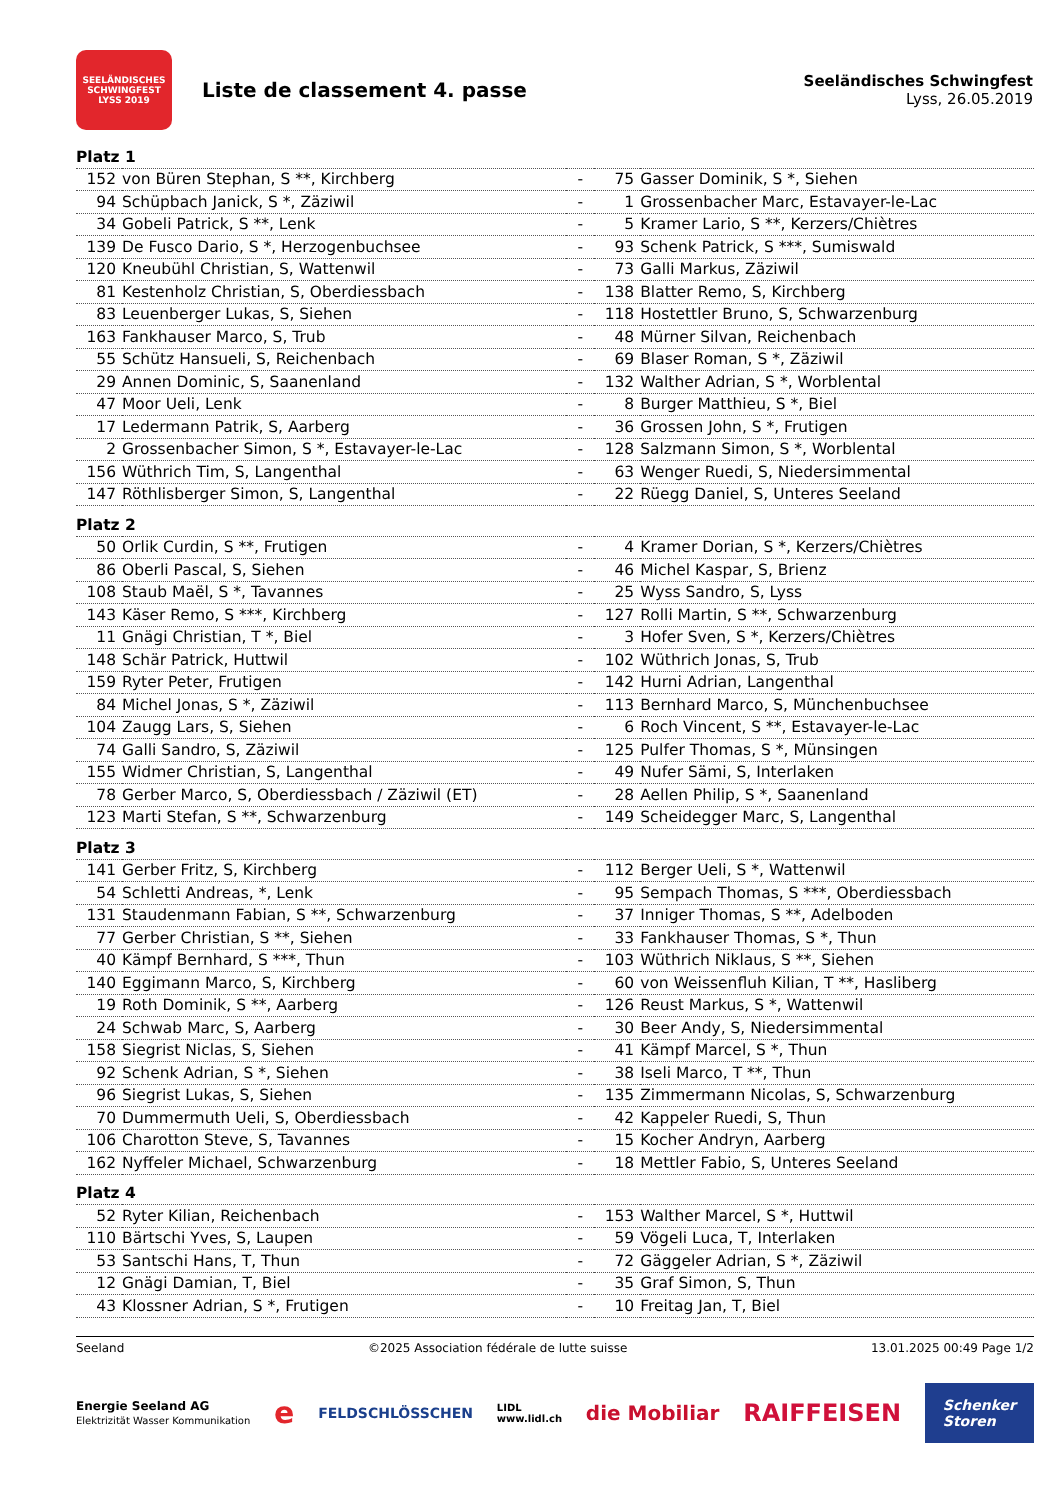SEELÄNDISCHES SCHWINGFEST
LYSS 2019
Liste de classement 4. passe
Seeländisches Schwingfest
Lyss, 26.05.2019
| Platz 1 | | | | |
| 152 | von Büren Stephan, S **, Kirchberg | - | 75 | Gasser Dominik, S *, Siehen |
| 94 | Schüpbach Janick, S *, Zäziwil | - | 1 | Grossenbacher Marc, Estavayer-le-Lac |
| 34 | Gobeli Patrick, S **, Lenk | - | 5 | Kramer Lario, S **, Kerzers/Chiètres |
| 139 | De Fusco Dario, S *, Herzogenbuchsee | - | 93 | Schenk Patrick, S ***, Sumiswald |
| 120 | Kneubühl Christian, S, Wattenwil | - | 73 | Galli Markus, Zäziwil |
| 81 | Kestenholz Christian, S, Oberdiessbach | - | 138 | Blatter Remo, S, Kirchberg |
| 83 | Leuenberger Lukas, S, Siehen | - | 118 | Hostettler Bruno, S, Schwarzenburg |
| 163 | Fankhauser Marco, S, Trub | - | 48 | Mürner Silvan, Reichenbach |
| 55 | Schütz Hansueli, S, Reichenbach | - | 69 | Blaser Roman, S *, Zäziwil |
| 29 | Annen Dominic, S, Saanenland | - | 132 | Walther Adrian, S *, Worblental |
| 47 | Moor Ueli, Lenk | - | 8 | Burger Matthieu, S *, Biel |
| 17 | Ledermann Patrik, S, Aarberg | - | 36 | Grossen John, S *, Frutigen |
| 2 | Grossenbacher Simon, S *, Estavayer-le-Lac | - | 128 | Salzmann Simon, S *, Worblental |
| 156 | Wüthrich Tim, S, Langenthal | - | 63 | Wenger Ruedi, S, Niedersimmental |
| 147 | Röthlisberger Simon, S, Langenthal | - | 22 | Rüegg Daniel, S, Unteres Seeland |
| Platz 2 | | | | |
| 50 | Orlik Curdin, S **, Frutigen | - | 4 | Kramer Dorian, S *, Kerzers/Chiètres |
| 86 | Oberli Pascal, S, Siehen | - | 46 | Michel Kaspar, S, Brienz |
| 108 | Staub Maël, S *, Tavannes | - | 25 | Wyss Sandro, S, Lyss |
| 143 | Käser Remo, S ***, Kirchberg | - | 127 | Rolli Martin, S **, Schwarzenburg |
| 11 | Gnägi Christian, T *, Biel | - | 3 | Hofer Sven, S *, Kerzers/Chiètres |
| 148 | Schär Patrick, Huttwil | - | 102 | Wüthrich Jonas, S, Trub |
| 159 | Ryter Peter, Frutigen | - | 142 | Hurni Adrian, Langenthal |
| 84 | Michel Jonas, S *, Zäziwil | - | 113 | Bernhard Marco, S, Münchenbuchsee |
| 104 | Zaugg Lars, S, Siehen | - | 6 | Roch Vincent, S **, Estavayer-le-Lac |
| 74 | Galli Sandro, S, Zäziwil | - | 125 | Pulfer Thomas, S *, Münsingen |
| 155 | Widmer Christian, S, Langenthal | - | 49 | Nufer Sämi, S, Interlaken |
| 78 | Gerber Marco, S, Oberdiessbach / Zäziwil (ET) | - | 28 | Aellen Philip, S *, Saanenland |
| 123 | Marti Stefan, S **, Schwarzenburg | - | 149 | Scheidegger Marc, S, Langenthal |
| Platz 3 | | | | |
| 141 | Gerber Fritz, S, Kirchberg | - | 112 | Berger Ueli, S *, Wattenwil |
| 54 | Schletti Andreas, *, Lenk | - | 95 | Sempach Thomas, S ***, Oberdiessbach |
| 131 | Staudenmann Fabian, S **, Schwarzenburg | - | 37 | Inniger Thomas, S **, Adelboden |
| 77 | Gerber Christian, S **, Siehen | - | 33 | Fankhauser Thomas, S *, Thun |
| 40 | Kämpf Bernhard, S ***, Thun | - | 103 | Wüthrich Niklaus, S **, Siehen |
| 140 | Eggimann Marco, S, Kirchberg | - | 60 | von Weissenfluh Kilian, T **, Hasliberg |
| 19 | Roth Dominik, S **, Aarberg | - | 126 | Reust Markus, S *, Wattenwil |
| 24 | Schwab Marc, S, Aarberg | - | 30 | Beer Andy, S, Niedersimmental |
| 158 | Siegrist Niclas, S, Siehen | - | 41 | Kämpf Marcel, S *, Thun |
| 92 | Schenk Adrian, S *, Siehen | - | 38 | Iseli Marco, T **, Thun |
| 96 | Siegrist Lukas, S, Siehen | - | 135 | Zimmermann Nicolas, S, Schwarzenburg |
| 70 | Dummermuth Ueli, S, Oberdiessbach | - | 42 | Kappeler Ruedi, S, Thun |
| 106 | Charotton Steve, S, Tavannes | - | 15 | Kocher Andryn, Aarberg |
| 162 | Nyffeler Michael, Schwarzenburg | - | 18 | Mettler Fabio, S, Unteres Seeland |
| Platz 4 | | | | |
| 52 | Ryter Kilian, Reichenbach | - | 153 | Walther Marcel, S *, Huttwil |
| 110 | Bärtschi Yves, S, Laupen | - | 59 | Vögeli Luca, T, Interlaken |
| 53 | Santschi Hans, T, Thun | - | 72 | Gäggeler Adrian, S *, Zäziwil |
| 12 | Gnägi Damian, T, Biel | - | 35 | Graf Simon, S, Thun |
| 43 | Klossner Adrian, S *, Frutigen | - | 10 | Freitag Jan, T, Biel |
Seeland ©2025 Association fédérale de lutte suisse 13.01.2025 00:49 Page 1/2
Energie Seeland AG
Elektrizität Wasser Kommunikation e FELDSCHLÖSSCHEN LIDL
www.lidl.ch die Mobiliar RAIFFEISEN Schenker
Storen